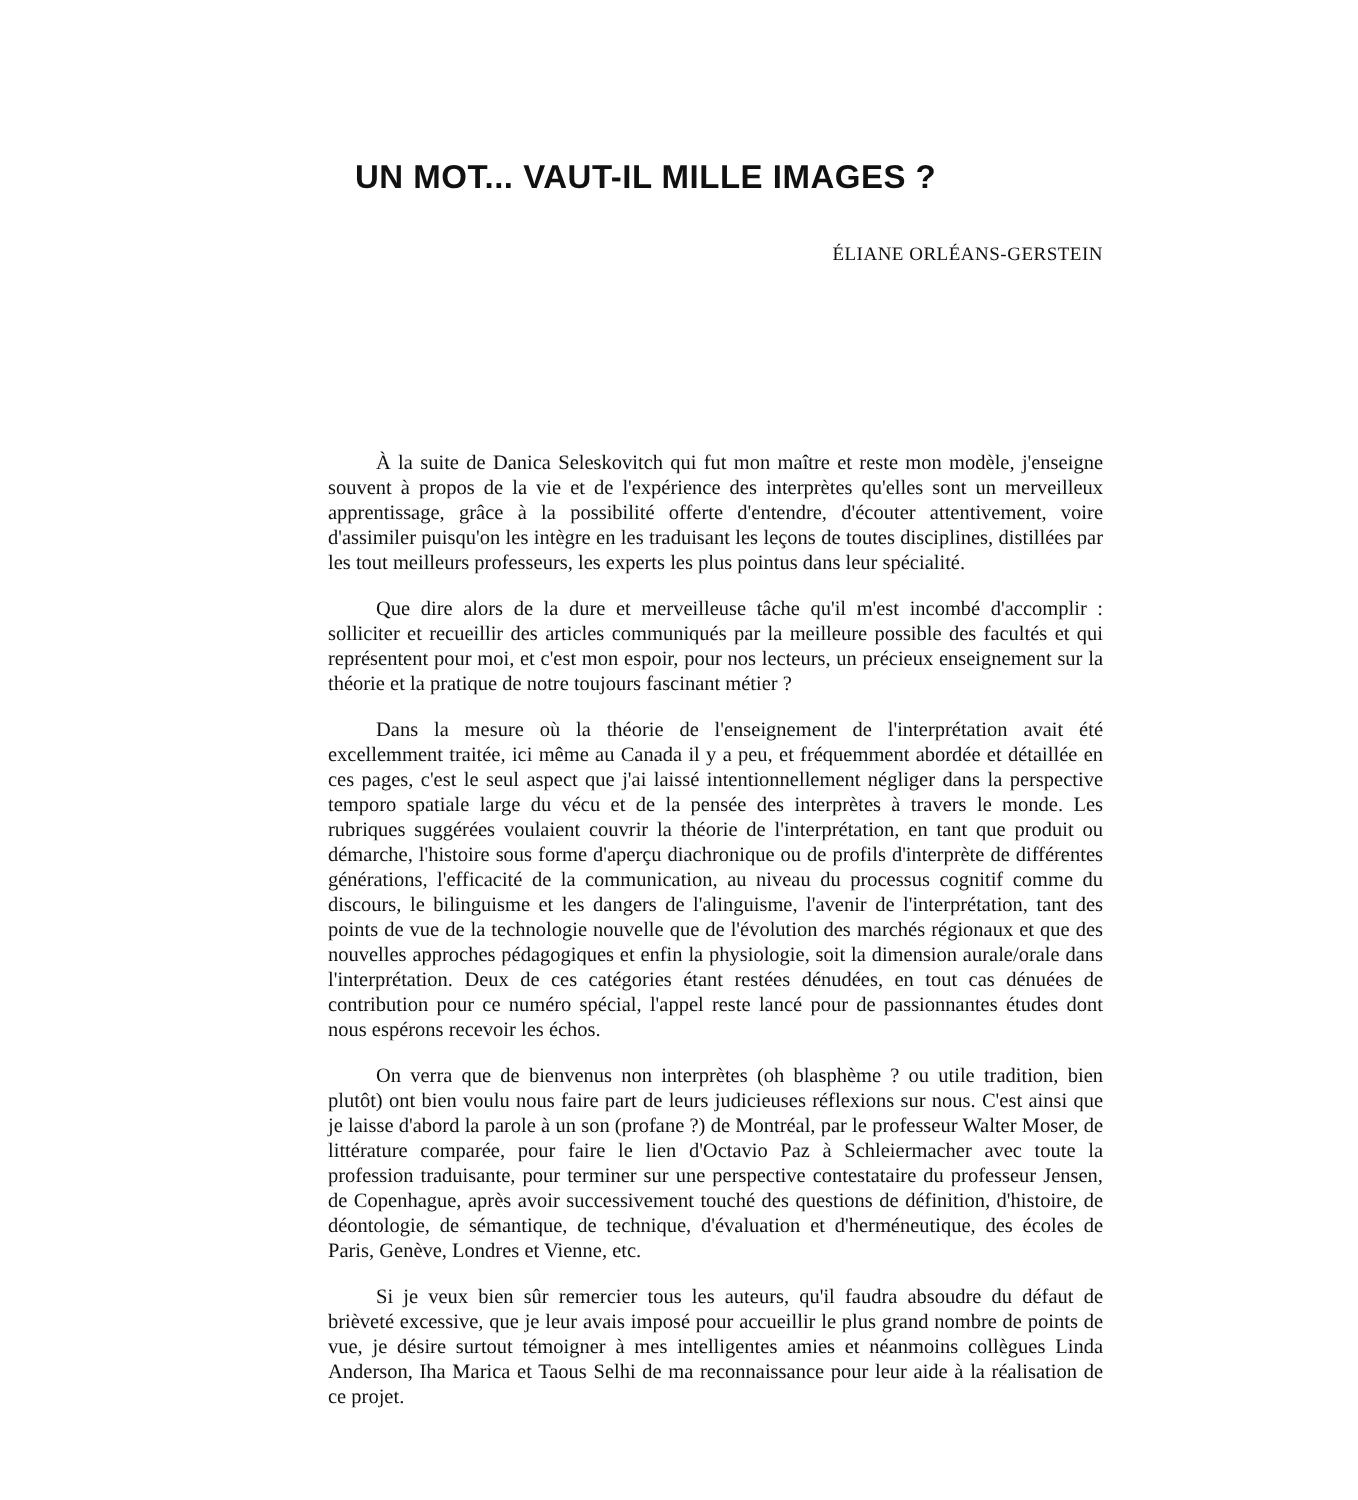UN MOT... VAUT-IL MILLE IMAGES ?
ÉLIANE ORLÉANS-GERSTEIN
À la suite de Danica Seleskovitch qui fut mon maître et reste mon modèle, j'enseigne souvent à propos de la vie et de l'expérience des interprètes qu'elles sont un merveilleux apprentissage, grâce à la possibilité offerte d'entendre, d'écouter attentivement, voire d'assimiler puisqu'on les intègre en les traduisant les leçons de toutes disciplines, distillées par les tout meilleurs professeurs, les experts les plus pointus dans leur spécialité.
Que dire alors de la dure et merveilleuse tâche qu'il m'est incombé d'accomplir : solliciter et recueillir des articles communiqués par la meilleure possible des facultés et qui représentent pour moi, et c'est mon espoir, pour nos lecteurs, un précieux enseignement sur la théorie et la pratique de notre toujours fascinant métier ?
Dans la mesure où la théorie de l'enseignement de l'interprétation avait été excellemment traitée, ici même au Canada il y a peu, et fréquemment abordée et détaillée en ces pages, c'est le seul aspect que j'ai laissé intentionnellement négliger dans la perspective temporo spatiale large du vécu et de la pensée des interprètes à travers le monde. Les rubriques suggérées voulaient couvrir la théorie de l'interprétation, en tant que produit ou démarche, l'histoire sous forme d'aperçu diachronique ou de profils d'interprète de différentes générations, l'efficacité de la communication, au niveau du processus cognitif comme du discours, le bilinguisme et les dangers de l'alinguisme, l'avenir de l'interprétation, tant des points de vue de la technologie nouvelle que de l'évolution des marchés régionaux et que des nouvelles approches pédagogiques et enfin la physiologie, soit la dimension aurale/orale dans l'interprétation. Deux de ces catégories étant restées dénudées, en tout cas dénuées de contribution pour ce numéro spécial, l'appel reste lancé pour de passionnantes études dont nous espérons recevoir les échos.
On verra que de bienvenus non interprètes (oh blasphème ? ou utile tradition, bien plutôt) ont bien voulu nous faire part de leurs judicieuses réflexions sur nous. C'est ainsi que je laisse d'abord la parole à un son (profane ?) de Montréal, par le professeur Walter Moser, de littérature comparée, pour faire le lien d'Octavio Paz à Schleiermacher avec toute la profession traduisante, pour terminer sur une perspective contestataire du professeur Jensen, de Copenhague, après avoir successivement touché des questions de définition, d'histoire, de déontologie, de sémantique, de technique, d'évaluation et d'herméneutique, des écoles de Paris, Genève, Londres et Vienne, etc.
Si je veux bien sûr remercier tous les auteurs, qu'il faudra absoudre du défaut de brièveté excessive, que je leur avais imposé pour accueillir le plus grand nombre de points de vue, je désire surtout témoigner à mes intelligentes amies et néanmoins collègues Linda Anderson, Iha Marica et Taous Selhi de ma reconnaissance pour leur aide à la réalisation de ce projet.